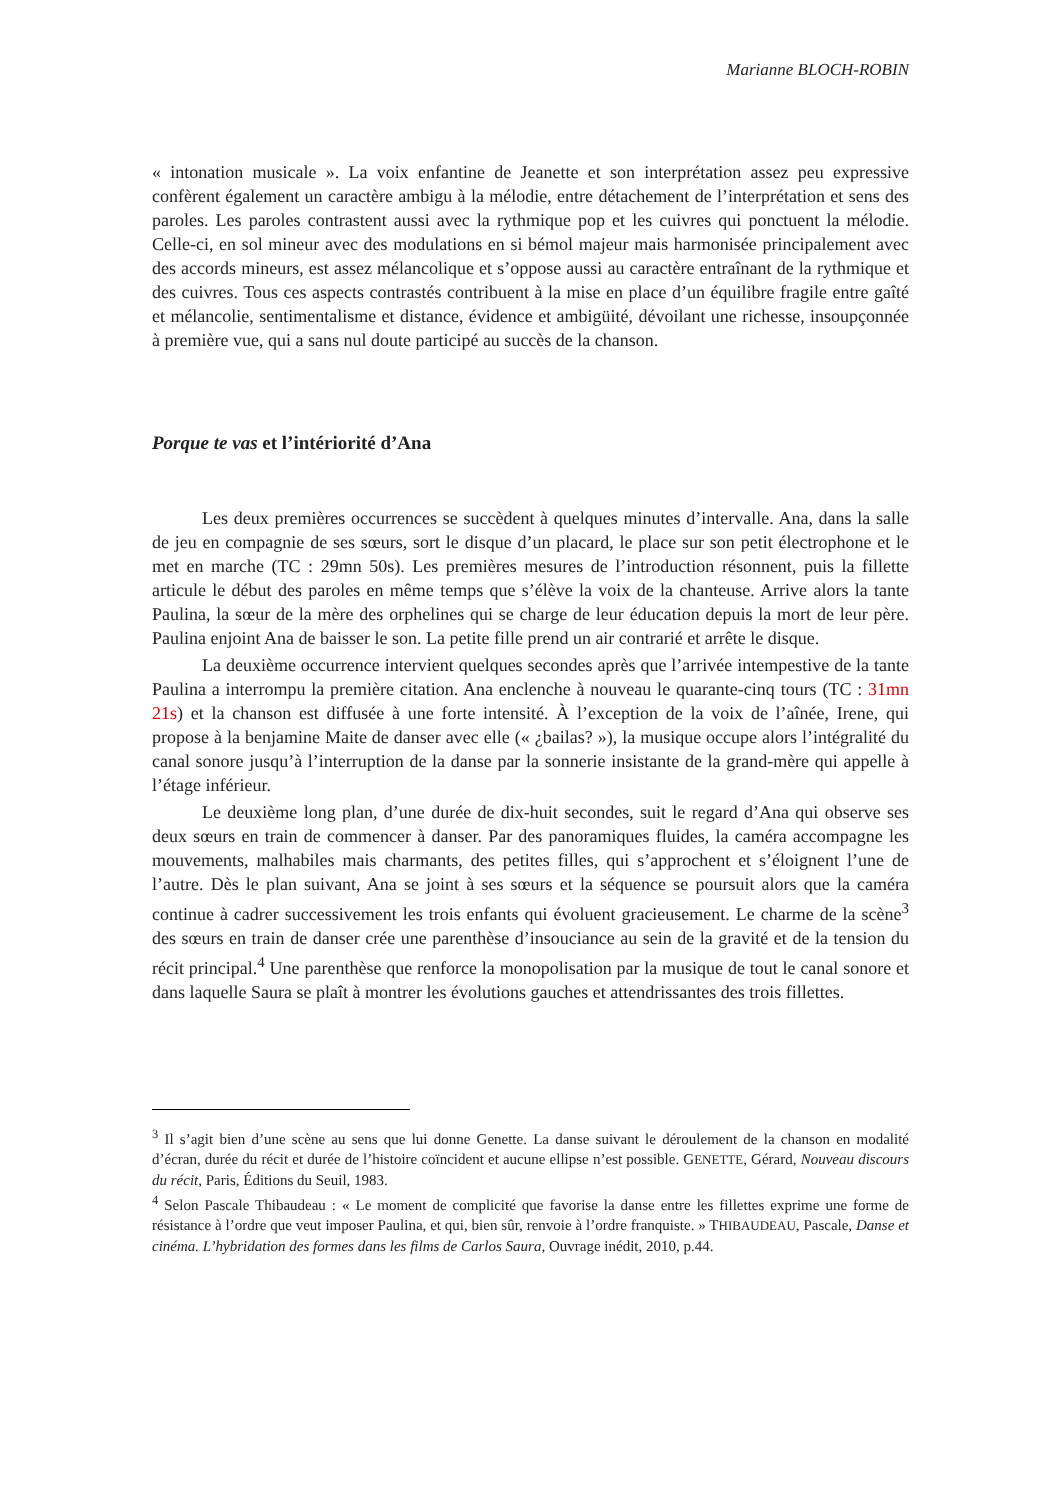Marianne BLOCH-ROBIN
« intonation musicale ». La voix enfantine de Jeanette et son interprétation assez peu expressive confèrent également un caractère ambigu à la mélodie, entre détachement de l’interprétation et sens des paroles. Les paroles contrastent aussi avec la rythmique pop et les cuivres qui ponctuent la mélodie. Celle-ci, en sol mineur avec des modulations en si bémol majeur mais harmonisée principalement avec des accords mineurs, est assez mélancolique et s’oppose aussi au caractère entraînant de la rythmique et des cuivres. Tous ces aspects contrastés contribuent à la mise en place d’un équilibre fragile entre gaîté et mélancolie, sentimentalisme et distance, évidence et ambigüité, dévoilant une richesse, insoupçonnée à première vue, qui a sans nul doute participé au succès de la chanson.
Porque te vas et l’intériorité d’Ana
Les deux premières occurrences se succèdent à quelques minutes d’intervalle. Ana, dans la salle de jeu en compagnie de ses sœurs, sort le disque d’un placard, le place sur son petit électrophone et le met en marche (TC : 29mn 50s). Les premières mesures de l’introduction résonnent, puis la fillette articule le début des paroles en même temps que s’élève la voix de la chanteuse. Arrive alors la tante Paulina, la sœur de la mère des orphelines qui se charge de leur éducation depuis la mort de leur père. Paulina enjoint Ana de baisser le son. La petite fille prend un air contrarié et arrête le disque.
La deuxième occurrence intervient quelques secondes après que l’arrivée intempestive de la tante Paulina a interrompu la première citation. Ana enclenche à nouveau le quarante-cinq tours (TC : 31mn 21s) et la chanson est diffusée à une forte intensité. À l’exception de la voix de l’aînée, Irene, qui propose à la benjamine Maite de danser avec elle (« ¿bailas? »), la musique occupe alors l’intégralité du canal sonore jusqu’à l’interruption de la danse par la sonnerie insistante de la grand-mère qui appelle à l’étage inférieur.
Le deuxième long plan, d’une durée de dix-huit secondes, suit le regard d’Ana qui observe ses deux sœurs en train de commencer à danser. Par des panoramiques fluides, la caméra accompagne les mouvements, malhabiles mais charmants, des petites filles, qui s’approchent et s’éloignent l’une de l’autre. Dès le plan suivant, Ana se joint à ses sœurs et la séquence se poursuit alors que la caméra continue à cadrer successivement les trois enfants qui évoluent gracieusement. Le charme de la scène<sup>3</sup> des sœurs en train de danser crée une parenthèse d’insouciance au sein de la gravité et de la tension du récit principal.<sup>4</sup> Une parenthèse que renforce la monopolisation par la musique de tout le canal sonore et dans laquelle Saura se plaît à montrer les évolutions gauches et attendrissantes des trois fillettes.
<sup>3</sup> Il s’agit bien d’une scène au sens que lui donne Genette. La danse suivant le déroulement de la chanson en modalité d’écran, durée du récit et durée de l’histoire coïncident et aucune ellipse n’est possible. GENETTE, Gérard, Nouveau discours du récit, Paris, Éditions du Seuil, 1983.
<sup>4</sup> Selon Pascale Thibaudeau : « Le moment de complicité que favorise la danse entre les fillettes exprime une forme de résistance à l’ordre que veut imposer Paulina, et qui, bien sûr, renvoie à l’ordre franquiste. » THIBAUDEAU, Pascale, Danse et cinéma. L’hybridation des formes dans les films de Carlos Saura, Ouvrage inédit, 2010, p.44.